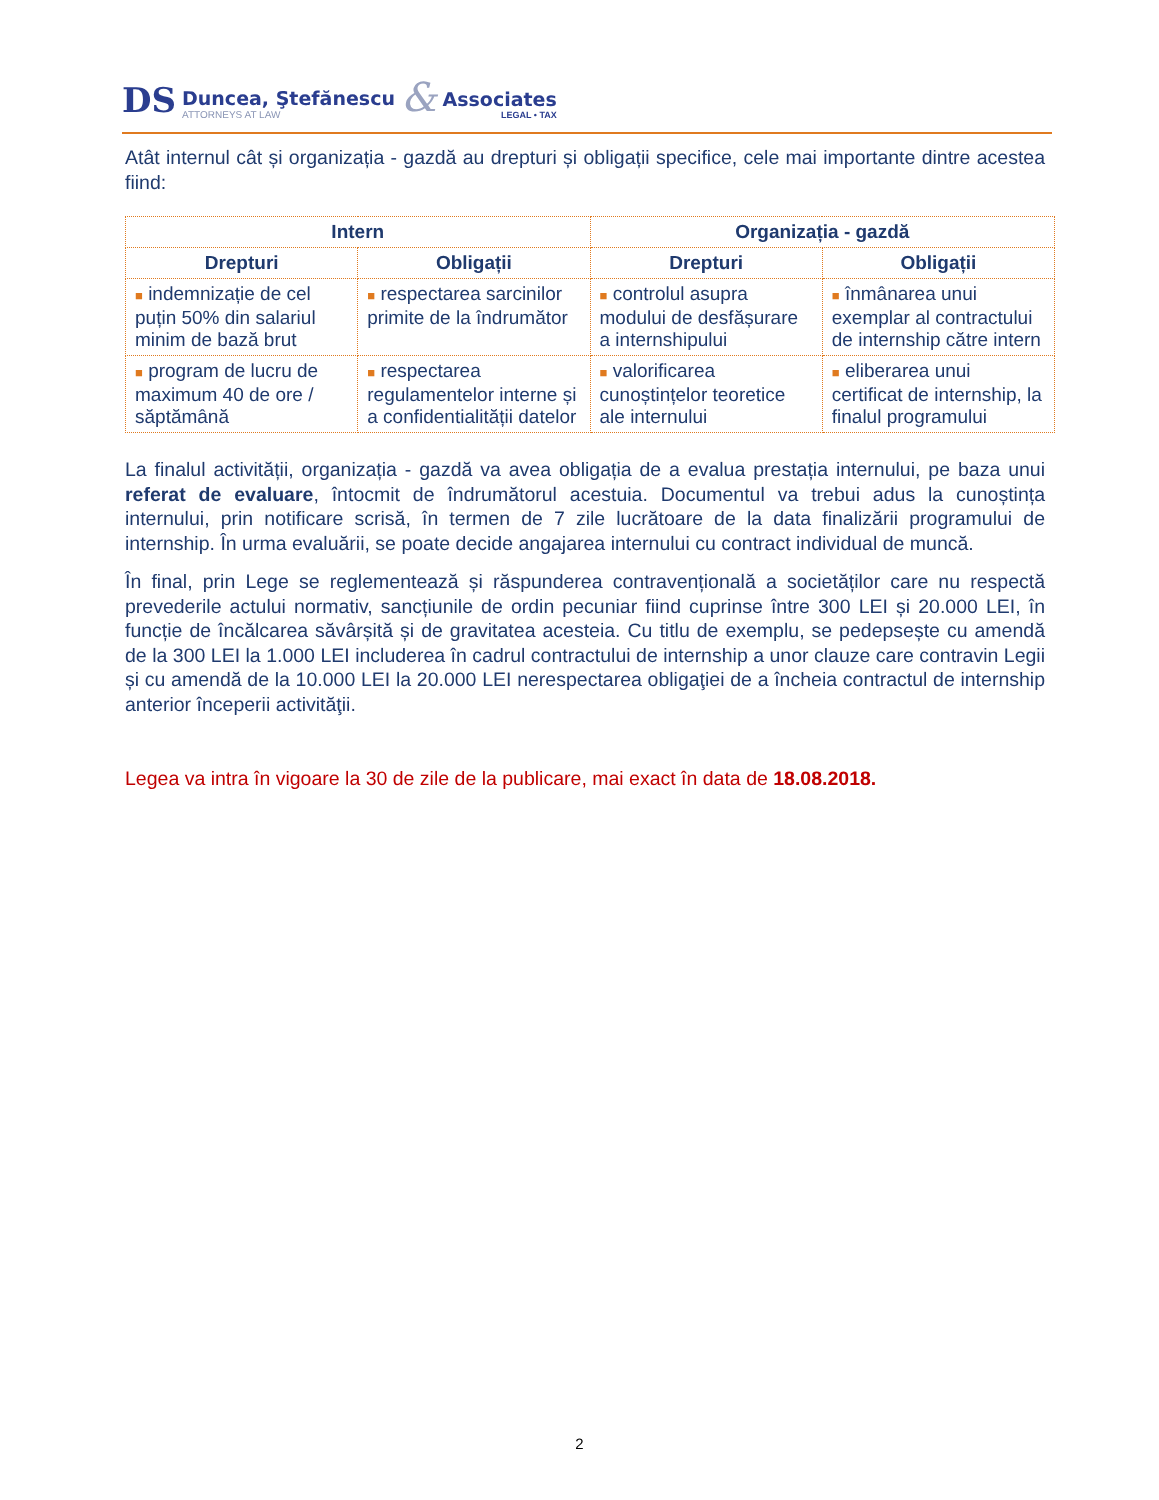DS
Duncea, Ştefănescu
ATTORNEYS AT LAW
&
Associates
LEGAL • TAX
Atât internul cât și organizația - gazdă au drepturi și obligații specifice, cele mai importante dintre acestea fiind:
| Intern | | Organizația - gazdă | |
| --- | --- | --- | --- |
| Drepturi | Obligații | Drepturi | Obligații |
| ■ indemnizație de cel puțin 50% din salariul minim de bază brut | ■ respectarea sarcinilor primite de la îndrumător | ■ controlul asupra modului de desfășurare a internshipului | ■ înmânarea unui exemplar al contractului de internship către intern |
| ■ program de lucru de maximum 40 de ore / săptămână | ■ respectarea regulamentelor interne și a confidentialității datelor | ■ valorificarea cunoștințelor teoretice ale internului | ■ eliberarea unui certificat de internship, la finalul programului |
La finalul activității, organizația - gazdă va avea obligația de a evalua prestația internului, pe baza unui referat de evaluare, întocmit de îndrumătorul acestuia. Documentul va trebui adus la cunoștința internului, prin notificare scrisă, în termen de 7 zile lucrătoare de la data finalizării programului de internship. În urma evaluării, se poate decide angajarea internului cu contract individual de muncă.
În final, prin Lege se reglementează și răspunderea contravențională a societăților care nu respectă prevederile actului normativ, sancțiunile de ordin pecuniar fiind cuprinse între 300 LEI și 20.000 LEI, în funcție de încălcarea săvârșită și de gravitatea acesteia. Cu titlu de exemplu, se pedepsește cu amendă de la 300 LEI la 1.000 LEI includerea în cadrul contractului de internship a unor clauze care contravin Legii și cu amendă de la 10.000 LEI la 20.000 LEI nerespectarea obligaţiei de a încheia contractul de internship anterior începerii activităţii.
Legea va intra în vigoare la 30 de zile de la publicare, mai exact în data de 18.08.2018.
2